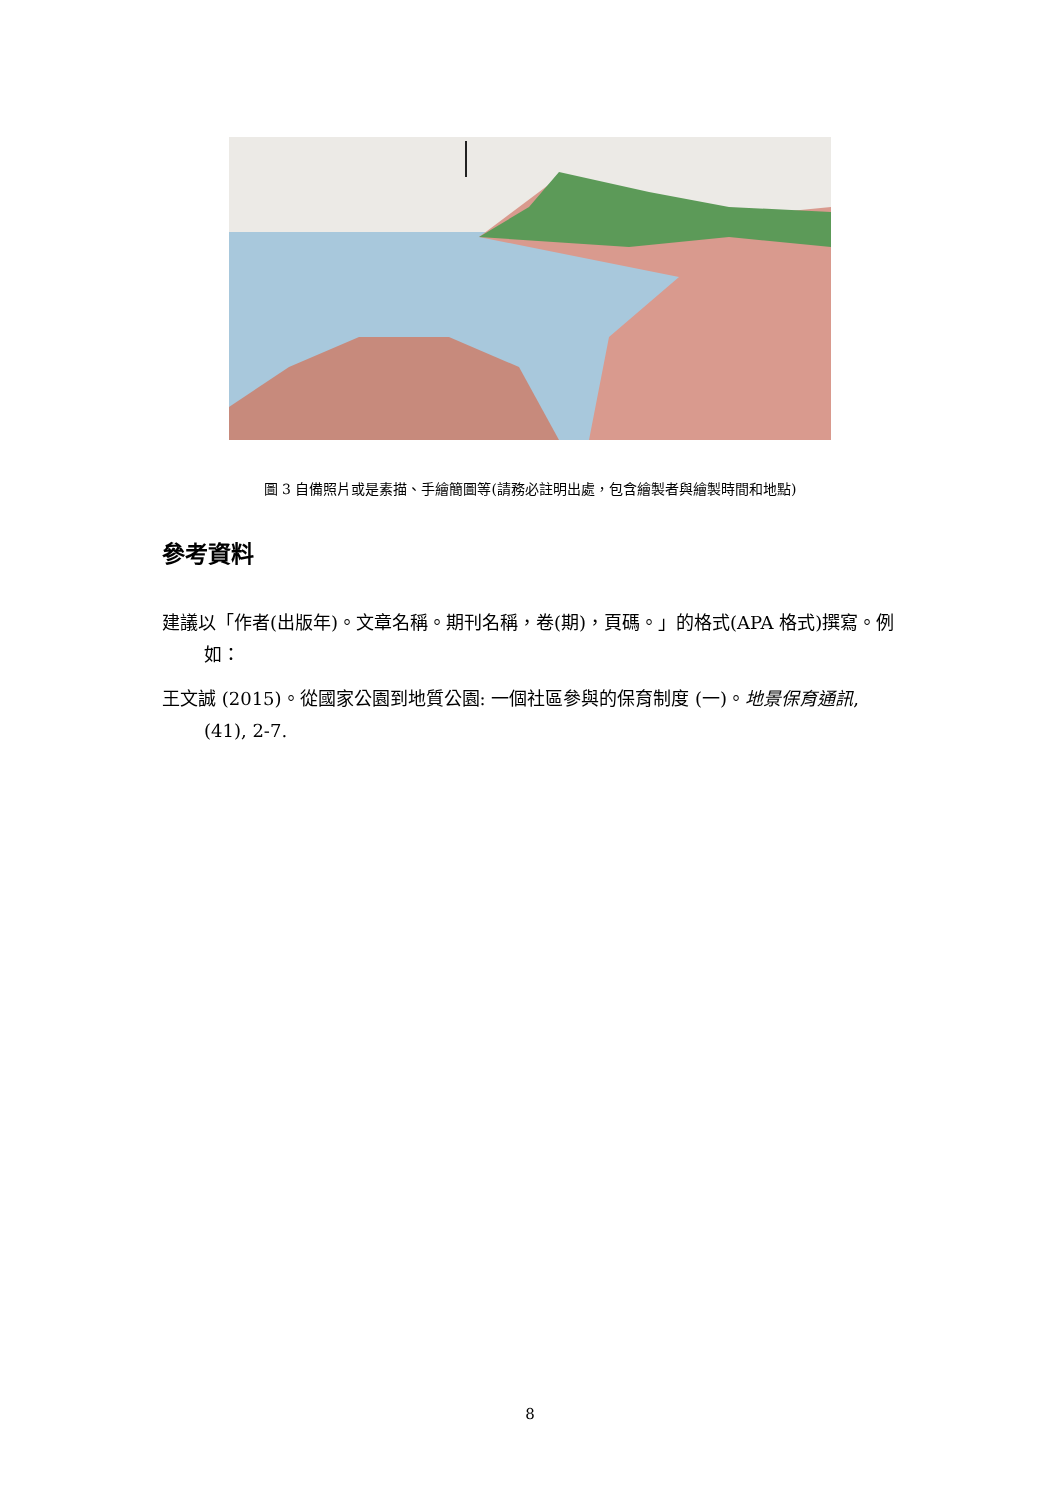圖 3 自備照片或是素描、手繪簡圖等(請務必註明出處，包含繪製者與繪製時間和地點)
參考資料
建議以「作者(出版年)。文章名稱。期刊名稱，卷(期)，頁碼。」的格式(APA 格式)撰寫。例如：
王文誠 (2015)。從國家公園到地質公園: 一個社區參與的保育制度 (一)。地景保育通訊, (41), 2-7.
8